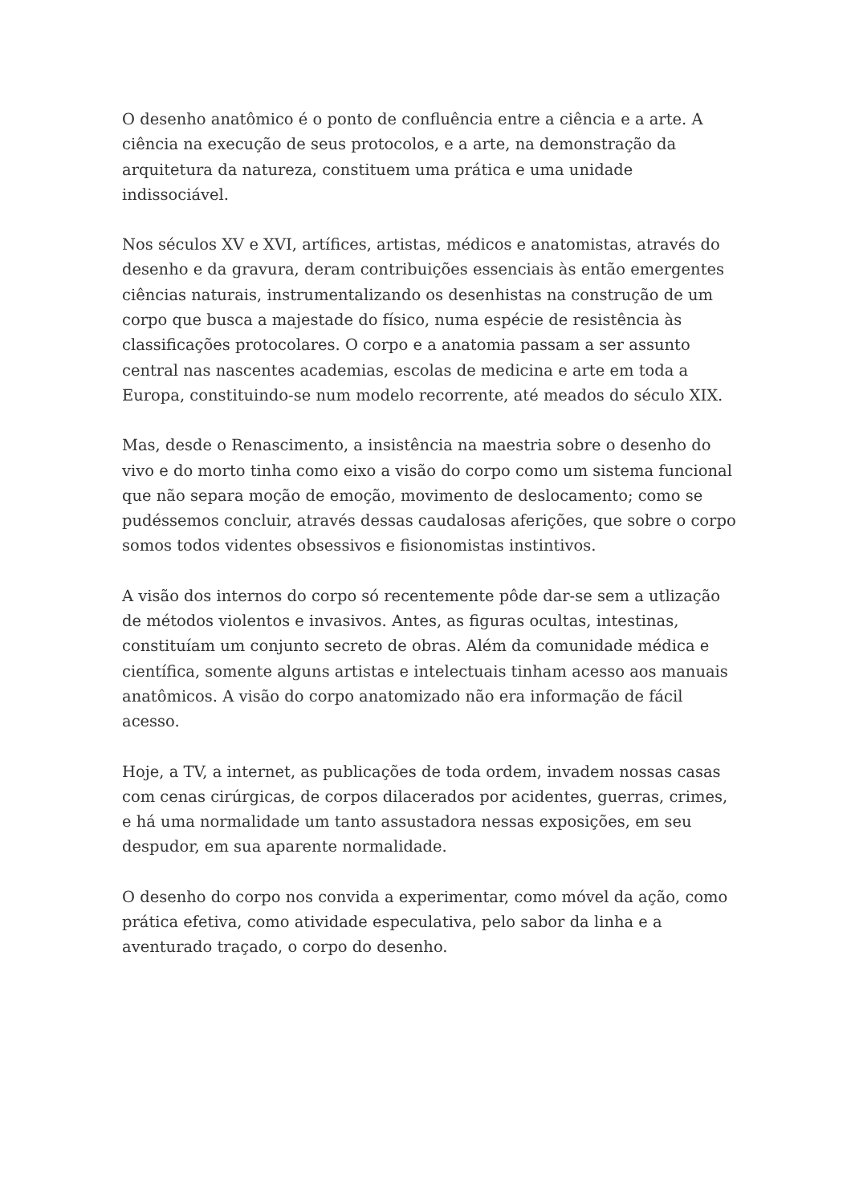O desenho anatômico é o ponto de confluência entre a ciência e a arte. A ciência na execução de seus protocolos, e a arte, na demonstração da arquitetura da natureza, constituem uma prática e uma unidade indissociável.
Nos séculos XV e XVI, artífices, artistas, médicos e anatomistas, através do desenho e da gravura, deram contribuições essenciais às então emergentes ciências naturais, instrumentalizando os desenhistas na construção de um corpo que busca a majestade do físico, numa espécie de resistência às classificações protocolares. O corpo e a anatomia passam a ser assunto central nas nascentes academias, escolas de medicina e arte em toda a Europa, constituindo-se num modelo recorrente, até meados do século XIX.
Mas, desde o Renascimento, a insistência na maestria sobre o desenho do vivo e do morto tinha como eixo a visão do corpo como um sistema funcional que não separa moção de emoção, movimento de deslocamento; como se pudéssemos concluir, através dessas caudalosas aferições, que sobre o corpo somos todos videntes obsessivos e fisionomistas instintivos.
A visão dos internos do corpo só recentemente pôde dar-se sem a utlização de métodos violentos e invasivos. Antes, as figuras ocultas, intestinas, constituíam um conjunto secreto de obras. Além da comunidade médica e científica, somente alguns artistas e intelectuais tinham acesso aos manuais anatômicos. A visão do corpo anatomizado não era informação de fácil acesso.
Hoje, a TV, a internet, as publicações de toda ordem, invadem nossas casas com cenas cirúrgicas, de corpos dilacerados por acidentes, guerras, crimes, e há uma normalidade um tanto assustadora nessas exposições, em seu despudor, em sua aparente normalidade.
O desenho do corpo nos convida a experimentar, como móvel da ação, como prática efetiva, como atividade especulativa, pelo sabor da linha e a aventurado traçado, o corpo do desenho.